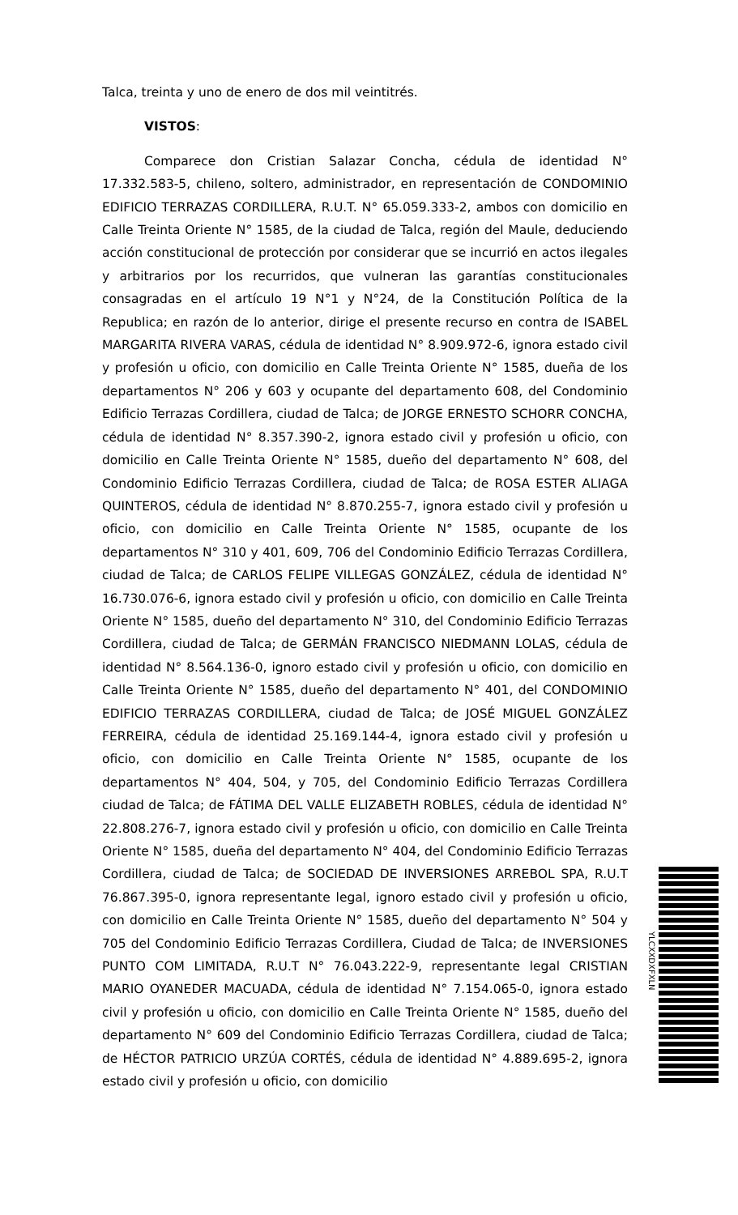Talca, treinta y uno de enero de dos mil veintitrés.
VISTOS:
Comparece don Cristian Salazar Concha, cédula de identidad N° 17.332.583-5, chileno, soltero, administrador, en representación de CONDOMINIO EDIFICIO TERRAZAS CORDILLERA, R.U.T. N° 65.059.333-2, ambos con domicilio en Calle Treinta Oriente N° 1585, de la ciudad de Talca, región del Maule, deduciendo acción constitucional de protección por considerar que se incurrió en actos ilegales y arbitrarios por los recurridos, que vulneran las garantías constitucionales consagradas en el artículo 19 N°1 y N°24, de la Constitución Política de la Republica; en razón de lo anterior, dirige el presente recurso en contra de ISABEL MARGARITA RIVERA VARAS, cédula de identidad N° 8.909.972-6, ignora estado civil y profesión u oficio, con domicilio en Calle Treinta Oriente N° 1585, dueña de los departamentos N° 206 y 603 y ocupante del departamento 608, del Condominio Edificio Terrazas Cordillera, ciudad de Talca; de JORGE ERNESTO SCHORR CONCHA, cédula de identidad N° 8.357.390-2, ignora estado civil y profesión u oficio, con domicilio en Calle Treinta Oriente N° 1585, dueño del departamento N° 608, del Condominio Edificio Terrazas Cordillera, ciudad de Talca; de ROSA ESTER ALIAGA QUINTEROS, cédula de identidad N° 8.870.255-7, ignora estado civil y profesión u oficio, con domicilio en Calle Treinta Oriente N° 1585, ocupante de los departamentos N° 310 y 401, 609, 706 del Condominio Edificio Terrazas Cordillera, ciudad de Talca; de CARLOS FELIPE VILLEGAS GONZÁLEZ, cédula de identidad N° 16.730.076-6, ignora estado civil y profesión u oficio, con domicilio en Calle Treinta Oriente N° 1585, dueño del departamento N° 310, del Condominio Edificio Terrazas Cordillera, ciudad de Talca; de GERMÁN FRANCISCO NIEDMANN LOLAS, cédula de identidad N° 8.564.136-0, ignoro estado civil y profesión u oficio, con domicilio en Calle Treinta Oriente N° 1585, dueño del departamento N° 401, del CONDOMINIO EDIFICIO TERRAZAS CORDILLERA, ciudad de Talca; de JOSÉ MIGUEL GONZÁLEZ FERREIRA, cédula de identidad 25.169.144-4, ignora estado civil y profesión u oficio, con domicilio en Calle Treinta Oriente N° 1585, ocupante de los departamentos N° 404, 504, y 705, del Condominio Edificio Terrazas Cordillera ciudad de Talca; de FÁTIMA DEL VALLE ELIZABETH ROBLES, cédula de identidad N° 22.808.276-7, ignora estado civil y profesión u oficio, con domicilio en Calle Treinta Oriente N° 1585, dueña del departamento N° 404, del Condominio Edificio Terrazas Cordillera, ciudad de Talca; de SOCIEDAD DE INVERSIONES ARREBOL SPA, R.U.T 76.867.395-0, ignora representante legal, ignoro estado civil y profesión u oficio, con domicilio en Calle Treinta Oriente N° 1585, dueño del departamento N° 504 y 705 del Condominio Edificio Terrazas Cordillera, Ciudad de Talca; de INVERSIONES PUNTO COM LIMITADA, R.U.T N° 76.043.222-9, representante legal CRISTIAN MARIO OYANEDER MACUADA, cédula de identidad N° 7.154.065-0, ignora estado civil y profesión u oficio, con domicilio en Calle Treinta Oriente N° 1585, dueño del departamento N° 609 del Condominio Edificio Terrazas Cordillera, ciudad de Talca; de HÉCTOR PATRICIO URZÚA CORTÉS, cédula de identidad N° 4.889.695-2, ignora estado civil y profesión u oficio, con domicilio
YLCXXDXFXLN